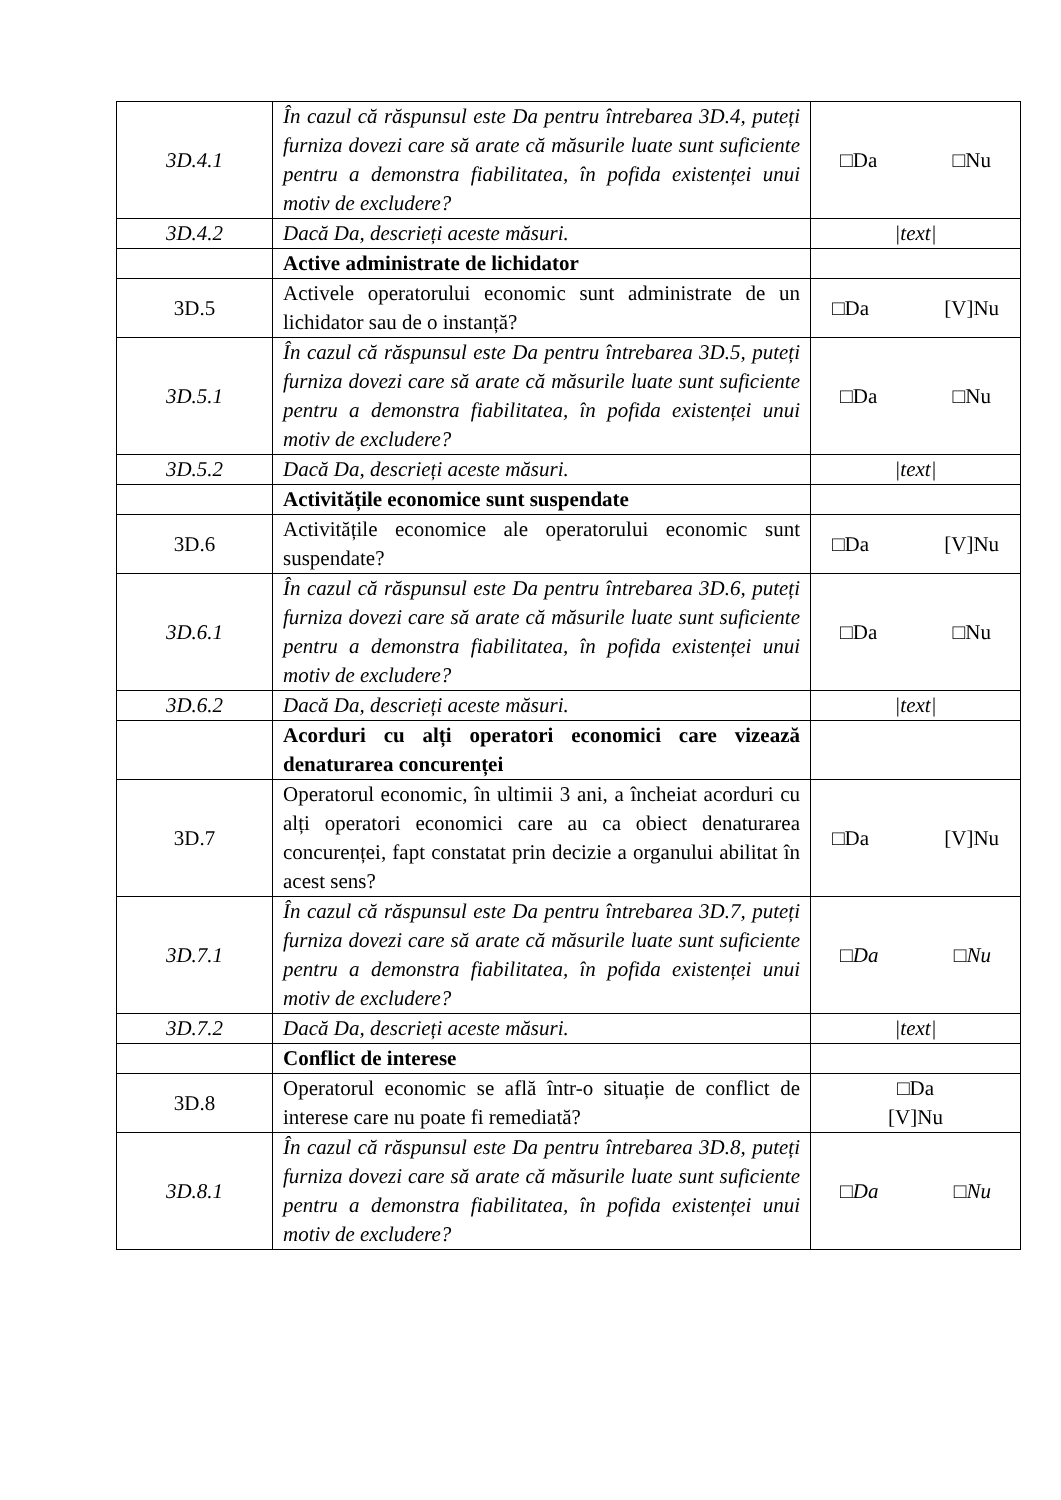| 3D.4.1 | În cazul că răspunsul este Da pentru întrebarea 3D.4, puteți furniza dovezi care să arate că măsurile luate sunt suficiente pentru a demonstra fiabilitatea, în pofida existenței unui motiv de excludere? | □Da □Nu |
| 3D.4.2 | Dacă Da, descrieți aceste măsuri. | /text/ |
| | Active administrate de lichidator | |
| 3D.5 | Activele operatorului economic sunt administrate de un lichidator sau de o instanță? | □Da [V]Nu |
| 3D.5.1 | În cazul că răspunsul este Da pentru întrebarea 3D.5, puteți furniza dovezi care să arate că măsurile luate sunt suficiente pentru a demonstra fiabilitatea, în pofida existenței unui motiv de excludere? | □Da □Nu |
| 3D.5.2 | Dacă Da, descrieți aceste măsuri. | /text/ |
| | Activitățile economice sunt suspendate | |
| 3D.6 | Activitățile economice ale operatorului economic sunt suspendate? | □Da [V]Nu |
| 3D.6.1 | În cazul că răspunsul este Da pentru întrebarea 3D.6, puteți furniza dovezi care să arate că măsurile luate sunt suficiente pentru a demonstra fiabilitatea, în pofida existenței unui motiv de excludere? | □Da □Nu |
| 3D.6.2 | Dacă Da, descrieți aceste măsuri. | /text/ |
| | Acorduri cu alți operatori economici care vizează denaturarea concurenței | |
| 3D.7 | Operatorul economic, în ultimii 3 ani, a încheiat acorduri cu alți operatori economici care au ca obiect denaturarea concurenței, fapt constatat prin decizie a organului abilitat în acest sens? | □Da [V]Nu |
| 3D.7.1 | În cazul că răspunsul este Da pentru întrebarea 3D.7, puteți furniza dovezi care să arate că măsurile luate sunt suficiente pentru a demonstra fiabilitatea, în pofida existenței unui motiv de excludere? | □Da □Nu |
| 3D.7.2 | Dacă Da, descrieți aceste măsuri. | /text/ |
| | Conflict de interese | |
| 3D.8 | Operatorul economic se află într-o situație de conflict de interese care nu poate fi remediată? | □Da [V]Nu |
| 3D.8.1 | În cazul că răspunsul este Da pentru întrebarea 3D.8, puteți furniza dovezi care să arate că măsurile luate sunt suficiente pentru a demonstra fiabilitatea, în pofida existenței unui motiv de excludere? | □Da □Nu |